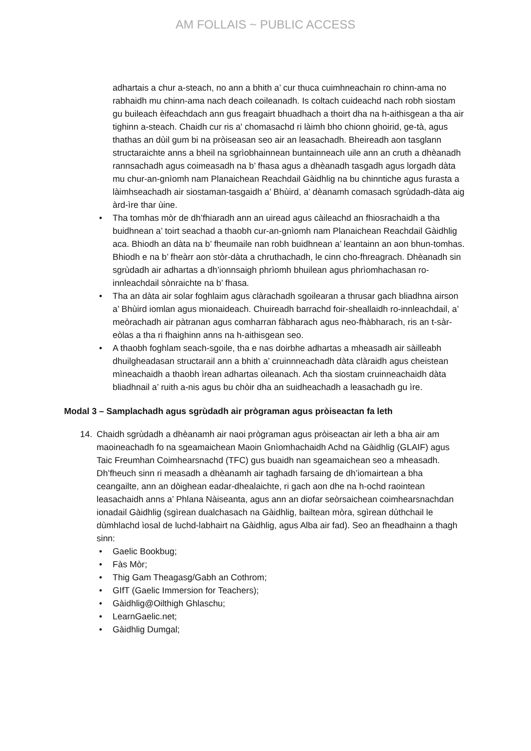AM FOLLAIS ~ PUBLIC ACCESS
adhartais a chur a-steach, no ann a bhith a’ cur thuca cuimhneachain ro chinn-ama no rabhaidh mu chinn-ama nach deach coileanadh. Is coltach cuideachd nach robh siostam gu buileach èifeachdach ann gus freagairt bhuadhach a thoirt dha na h-aithisgean a tha air tighinn a-steach. Chaidh cur ris a' chomasachd ri làimh bho chionn ghoirid, ge-tà, agus thathas an dùil gum bi na pròiseasan seo air an leasachadh. Bheireadh aon tasglann structaraichte anns a bheil na sgrìobhainnean buntainneach uile ann an cruth a dhèanadh rannsachadh agus coimeasadh na b’ fhasa agus a dhèanadh tasgadh agus lorgadh dàta mu chur-an-gnìomh nam Planaichean Reachdail Gàidhlig na bu chinntiche agus furasta a làimhseachadh air siostaman-tasgaidh a’ Bhùird, a’ dèanamh comasach sgrùdadh-dàta aig àrd-ìre thar ùine.
• Tha tomhas mòr de dh’fhiaradh ann an uiread agus càileachd an fhiosrachaidh a tha buidhnean a’ toirt seachad a thaobh cur-an-gnìomh nam Planaichean Reachdail Gàidhlig aca. Bhiodh an dàta na b’ fheumaile nan robh buidhnean a’ leantainn an aon bhun-tomhas. Bhiodh e na b’ fheàrr aon stòr-dàta a chruthachadh, le cinn cho-fhreagrach. Dhèanadh sin sgrùdadh air adhartas a dh’ionnsaigh phrìomh bhuilean agus phrìomhachasan ro-innleachdail sònraichte na b’ fhasa.
• Tha an dàta air solar foghlaim agus clàrachadh sgoilearan a thrusar gach bliadhna airson a’ Bhùird iomlan agus mionaideach. Chuireadh barrachd foir-sheallaidh ro-innleachdail, a’ meòrachadh air pàtranan agus comharran fàbharach agus neo-fhàbharach, ris an t-sàr-eòlas a tha ri fhaighinn anns na h-aithisgean seo.
• A thaobh foghlam seach-sgoile, tha e nas doirbhe adhartas a mheasadh air sàilleabh dhuilgheadasan structarail ann a bhith a’ cruinnneachadh dàta clàraidh agus cheistean mìneachaidh a thaobh ìrean adhartas oileanach. Ach tha siostam cruinneachaidh dàta bliadhnail a’ ruith a-nis agus bu chòir dha an suidheachadh a leasachadh gu ìre.
Modal 3 – Samplachadh agus sgrùdadh air prògraman agus pròiseactan fa leth
14. Chaidh sgrùdadh a dhèanamh air naoi prògraman agus pròiseactan air leth a bha air am maoineachadh fo na sgeamaichean Maoin Gnìomhachaidh Achd na Gàidhlig (GLAIF) agus Taic Freumhan Coimhearsnachd (TFC) gus buaidh nan sgeamaichean seo a mheasadh. Dh’fheuch sinn ri measadh a dhèanamh air taghadh farsaing de dh’iomairtean a bha ceangailte, ann an dòighean eadar-dhealaichte, ri gach aon dhe na h-ochd raointean leasachaidh anns a’ Phlana Nàiseanta, agus ann an diofar seòrsaichean coimhearsnachdan ionadail Gàidhlig (sgìrean dualchasach na Gàidhlig, bailtean mòra, sgìrean dùthchail le dùmhlachd ìosal de luchd-labhairt na Gàidhlig, agus Alba air fad). Seo an fheadhainn a thagh sinn:
• Gaelic Bookbug;
• Fàs Mòr;
• Thig Gam Theagasg/Gabh an Cothrom;
• GIfT (Gaelic Immersion for Teachers);
• Gàidhlig@Oilthigh Ghlaschu;
• LearnGaelic.net;
• Gàidhlig Dumgal;